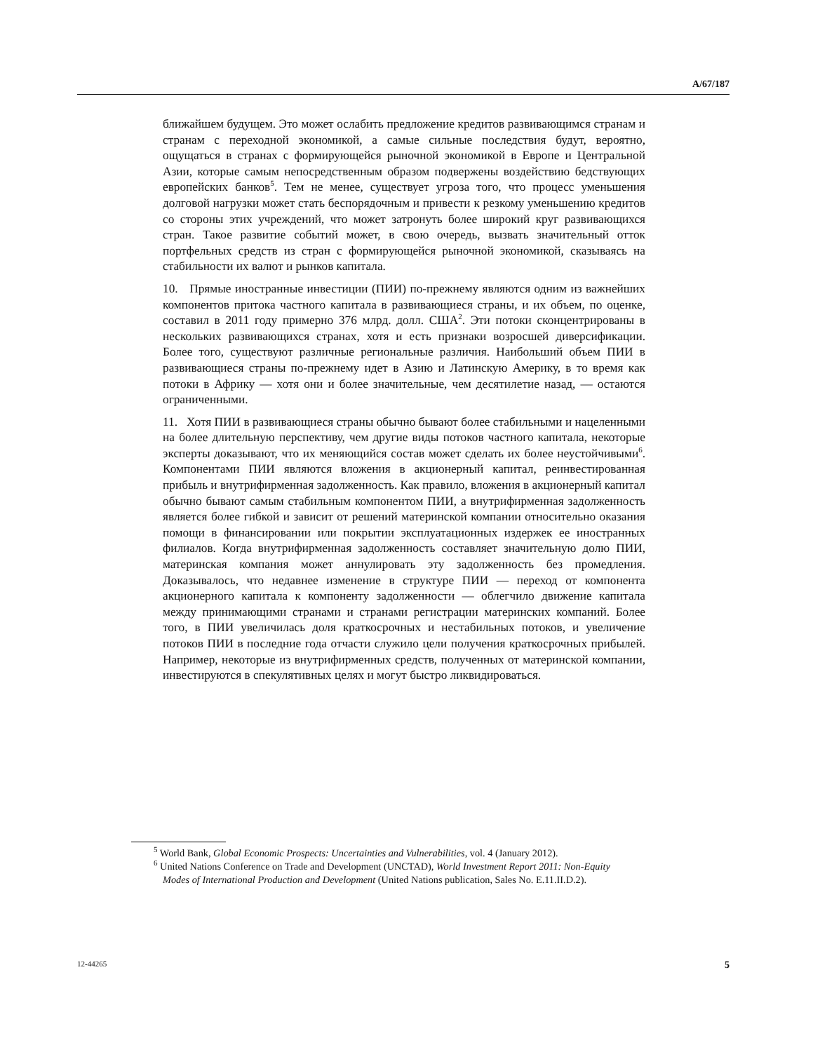A/67/187
ближайшем будущем. Это может ослабить предложение кредитов развивающимся странам и странам с переходной экономикой, а самые сильные последствия будут, вероятно, ощущаться в странах с формирующейся рыночной экономикой в Европе и Центральной Азии, которые самым непосредственным образом подвержены воздействию бедствующих европейских банков<sup>5</sup>. Тем не менее, существует угроза того, что процесс уменьшения долговой нагрузки может стать беспорядочным и привести к резкому уменьшению кредитов со стороны этих учреждений, что может затронуть более широкий круг развивающихся стран. Такое развитие событий может, в свою очередь, вызвать значительный отток портфельных средств из стран с формирующейся рыночной экономикой, сказываясь на стабильности их валют и рынков капитала.
10. Прямые иностранные инвестиции (ПИИ) по-прежнему являются одним из важнейших компонентов притока частного капитала в развивающиеся страны, и их объем, по оценке, составил в 2011 году примерно 376 млрд. долл. США<sup>2</sup>. Эти потоки сконцентрированы в нескольких развивающихся странах, хотя и есть признаки возросшей диверсификации. Более того, существуют различные региональные различия. Наибольший объем ПИИ в развивающиеся страны по-прежнему идет в Азию и Латинскую Америку, в то время как потоки в Африку — хотя они и более значительные, чем десятилетие назад, — остаются ограниченными.
11. Хотя ПИИ в развивающиеся страны обычно бывают более стабильными и нацеленными на более длительную перспективу, чем другие виды потоков частного капитала, некоторые эксперты доказывают, что их меняющийся состав может сделать их более неустойчивыми<sup>6</sup>. Компонентами ПИИ являются вложения в акционерный капитал, реинвестированная прибыль и внутрифирменная задолженность. Как правило, вложения в акционерный капитал обычно бывают самым стабильным компонентом ПИИ, а внутрифирменная задолженность является более гибкой и зависит от решений материнской компании относительно оказания помощи в финансировании или покрытии эксплуатационных издержек ее иностранных филиалов. Когда внутрифирменная задолженность составляет значительную долю ПИИ, материнская компания может аннулировать эту задолженность без промедления. Доказывалось, что недавнее изменение в структуре ПИИ — переход от компонента акционерного капитала к компоненту задолженности — облегчило движение капитала между принимающими странами и странами регистрации материнских компаний. Более того, в ПИИ увеличилась доля краткосрочных и нестабильных потоков, и увеличение потоков ПИИ в последние года отчасти служило цели получения краткосрочных прибылей. Например, некоторые из внутрифирменных средств, полученных от материнской компании, инвестируются в спекулятивных целях и могут быстро ликвидироваться.
<sup>5</sup> World Bank, Global Economic Prospects: Uncertainties and Vulnerabilities, vol. 4 (January 2012).
<sup>6</sup> United Nations Conference on Trade and Development (UNCTAD), World Investment Report 2011: Non-Equity Modes of International Production and Development (United Nations publication, Sales No. E.11.II.D.2).
12-44265 5